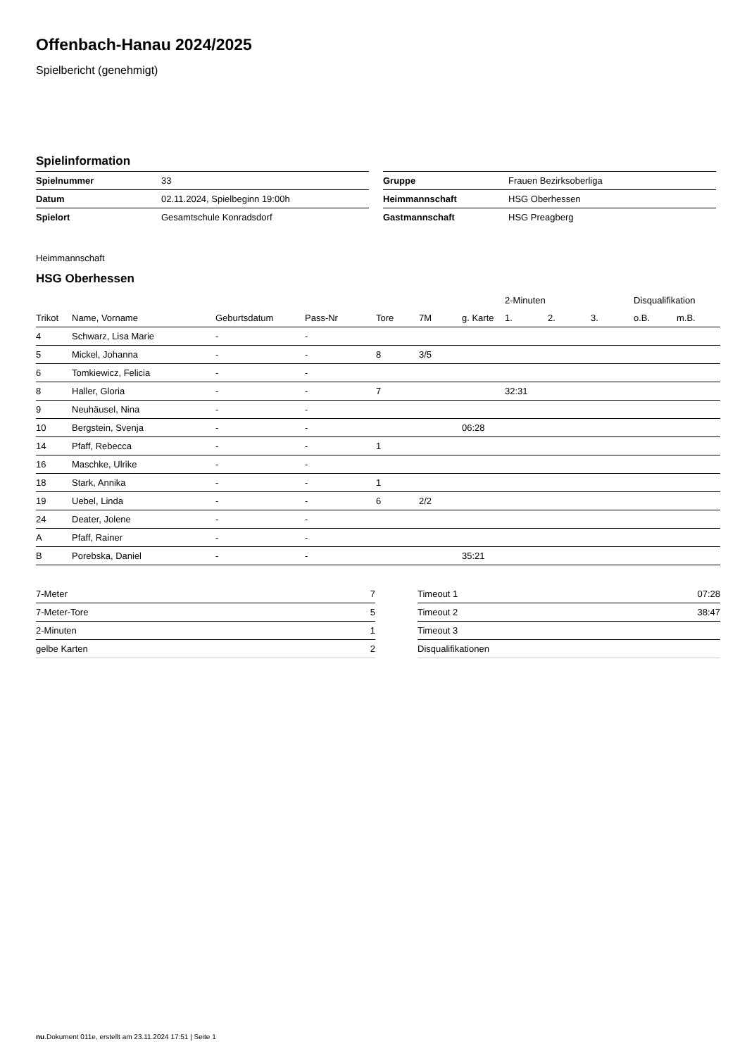Offenbach-Hanau 2024/2025
Spielbericht (genehmigt)
Spielinformation
| Spielnummer | 33 |
| Datum | 02.11.2024, Spielbeginn 19:00h |
| Spielort | Gesamtschule Konradsdorf |
| Gruppe | Frauen Bezirksoberliga |
| Heimmannschaft | HSG Oberhessen |
| Gastmannschaft | HSG Preagberg |
Heimmannschaft
HSG Oberhessen
| | | | | | | | 2-Minuten | | | Disqualifikation | |
| --- | --- | --- | --- | --- | --- | --- | --- | --- | --- | --- | --- |
| Trikot | Name, Vorname | Geburtsdatum | Pass-Nr | Tore | 7M | g. Karte | 1. | 2. | 3. | o.B. | m.B. |
| 4 | Schwarz, Lisa Marie | - | - | | | | | | | | |
| 5 | Mickel, Johanna | - | - | 8 | 3/5 | | | | | | |
| 6 | Tomkiewicz, Felicia | - | - | | | | | | | | |
| 8 | Haller, Gloria | - | - | 7 | | | 32:31 | | | | |
| 9 | Neuhäusel, Nina | - | - | | | | | | | | |
| 10 | Bergstein, Svenja | - | - | | | 06:28 | | | | | |
| 14 | Pfaff, Rebecca | - | - | 1 | | | | | | | |
| 16 | Maschke, Ulrike | - | - | | | | | | | | |
| 18 | Stark, Annika | - | - | 1 | | | | | | | |
| 19 | Uebel, Linda | - | - | 6 | 2/2 | | | | | | |
| 24 | Deater, Jolene | - | - | | | | | | | | |
| A | Pfaff, Rainer | - | - | | | | | | | | |
| B | Porebska, Daniel | - | - | | | 35:21 | | | | | |
| 7-Meter | 7 |
| 7-Meter-Tore | 5 |
| 2-Minuten | 1 |
| gelbe Karten | 2 |
| Timeout 1 | 07:28 |
| Timeout 2 | 38:47 |
| Timeout 3 | |
| Disqualifikationen | |
nu.Dokument 011e, erstellt am 23.11.2024 17:51 | Seite 1